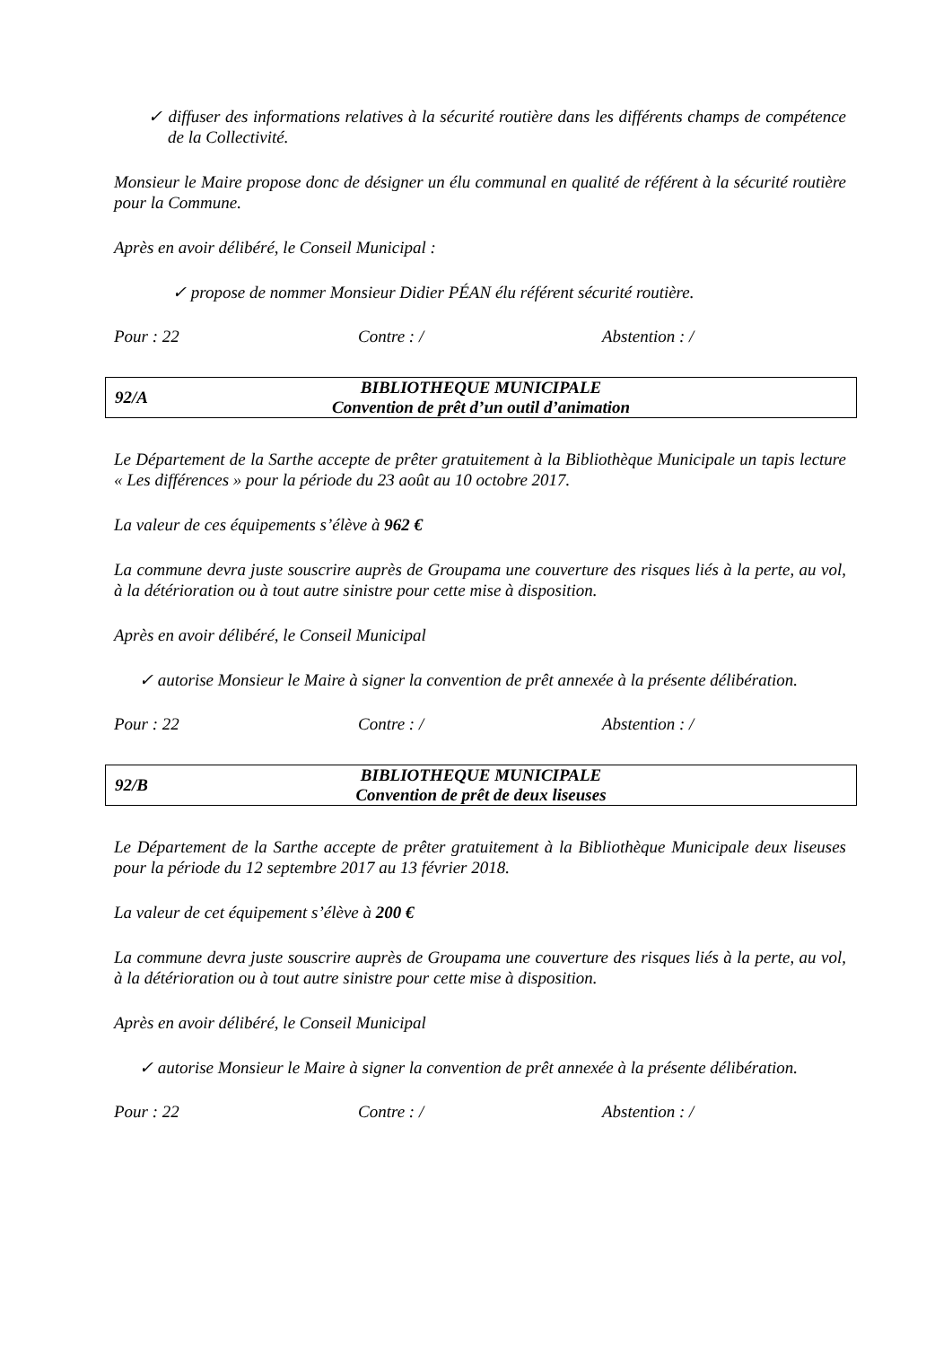✓ diffuser des informations relatives à la sécurité routière dans les différents champs de compétence de la Collectivité.
Monsieur le Maire propose donc de désigner un élu communal en qualité de référent à la sécurité routière pour la Commune.
Après en avoir délibéré, le Conseil Municipal :
✓ propose de nommer Monsieur Didier PÉAN élu référent sécurité routière.
Pour : 22 Contre : / Abstention : /
92/A
BIBLIOTHEQUE MUNICIPALE
Convention de prêt d’un outil d’animation
Le Département de la Sarthe accepte de prêter gratuitement à la Bibliothèque Municipale un tapis lecture « Les différences » pour la période du 23 août au 10 octobre 2017.
La valeur de ces équipements s’élève à 962 €
La commune devra juste souscrire auprès de Groupama une couverture des risques liés à la perte, au vol, à la détérioration ou à tout autre sinistre pour cette mise à disposition.
Après en avoir délibéré, le Conseil Municipal
✓ autorise Monsieur le Maire à signer la convention de prêt annexée à la présente délibération.
Pour : 22 Contre : / Abstention : /
92/B
BIBLIOTHEQUE MUNICIPALE
Convention de prêt de deux liseuses
Le Département de la Sarthe accepte de prêter gratuitement à la Bibliothèque Municipale deux liseuses pour la période du 12 septembre 2017 au 13 février 2018.
La valeur de cet équipement s’élève à 200 €
La commune devra juste souscrire auprès de Groupama une couverture des risques liés à la perte, au vol, à la détérioration ou à tout autre sinistre pour cette mise à disposition.
Après en avoir délibéré, le Conseil Municipal
✓ autorise Monsieur le Maire à signer la convention de prêt annexée à la présente délibération.
Pour : 22 Contre : / Abstention : /